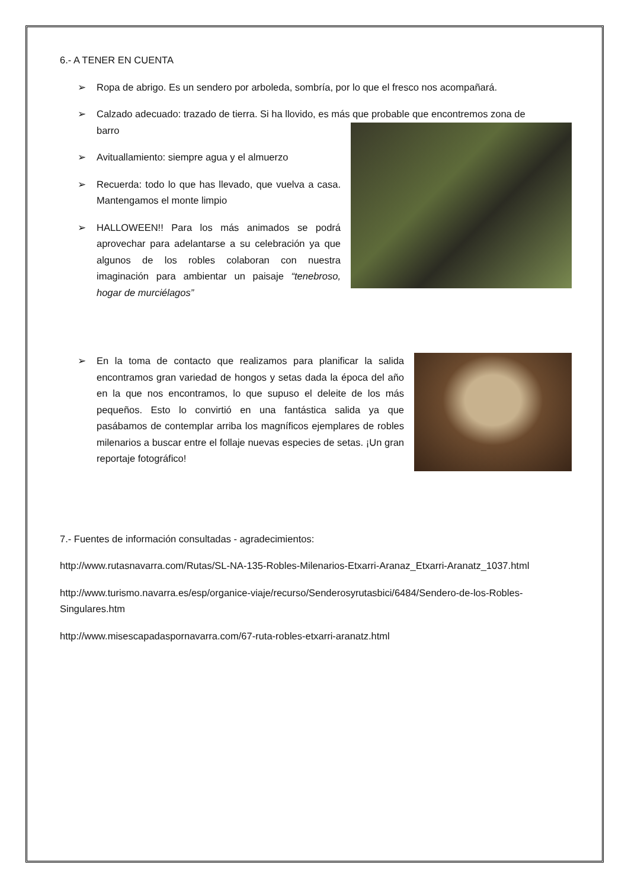6.- A TENER EN CUENTA
➢ Ropa de abrigo. Es un sendero por arboleda, sombría, por lo que el fresco nos acompañará.
➢ Calzado adecuado: trazado de tierra. Si ha llovido, es más que probable que encontremos zona de
barro
➢ Avituallamiento: siempre agua y el almuerzo
➢ Recuerda: todo lo que has llevado, que vuelva a casa. Mantengamos el monte limpio
➢ HALLOWEEN!! Para los más animados se podrá aprovechar para adelantarse a su celebración ya que algunos de los robles colaboran con nuestra imaginación para ambientar un paisaje “tenebroso, hogar de murciélagos”
➢ En la toma de contacto que realizamos para planificar la salida encontramos gran variedad de hongos y setas dada la época del año en la que nos encontramos, lo que supuso el deleite de los más pequeños. Esto lo convirtió en una fantástica salida ya que pasábamos de contemplar arriba los magníficos ejemplares de robles milenarios a buscar entre el follaje nuevas especies de setas. ¡Un gran reportaje fotográfico!
7.- Fuentes de información consultadas - agradecimientos:
http://www.rutasnavarra.com/Rutas/SL-NA-135-Robles-Milenarios-Etxarri-Aranaz_Etxarri-Aranatz_1037.html
http://www.turismo.navarra.es/esp/organice-viaje/recurso/Senderosyrutasbici/6484/Sendero-de-los-Robles-Singulares.htm
http://www.misescapadaspornavarra.com/67-ruta-robles-etxarri-aranatz.html